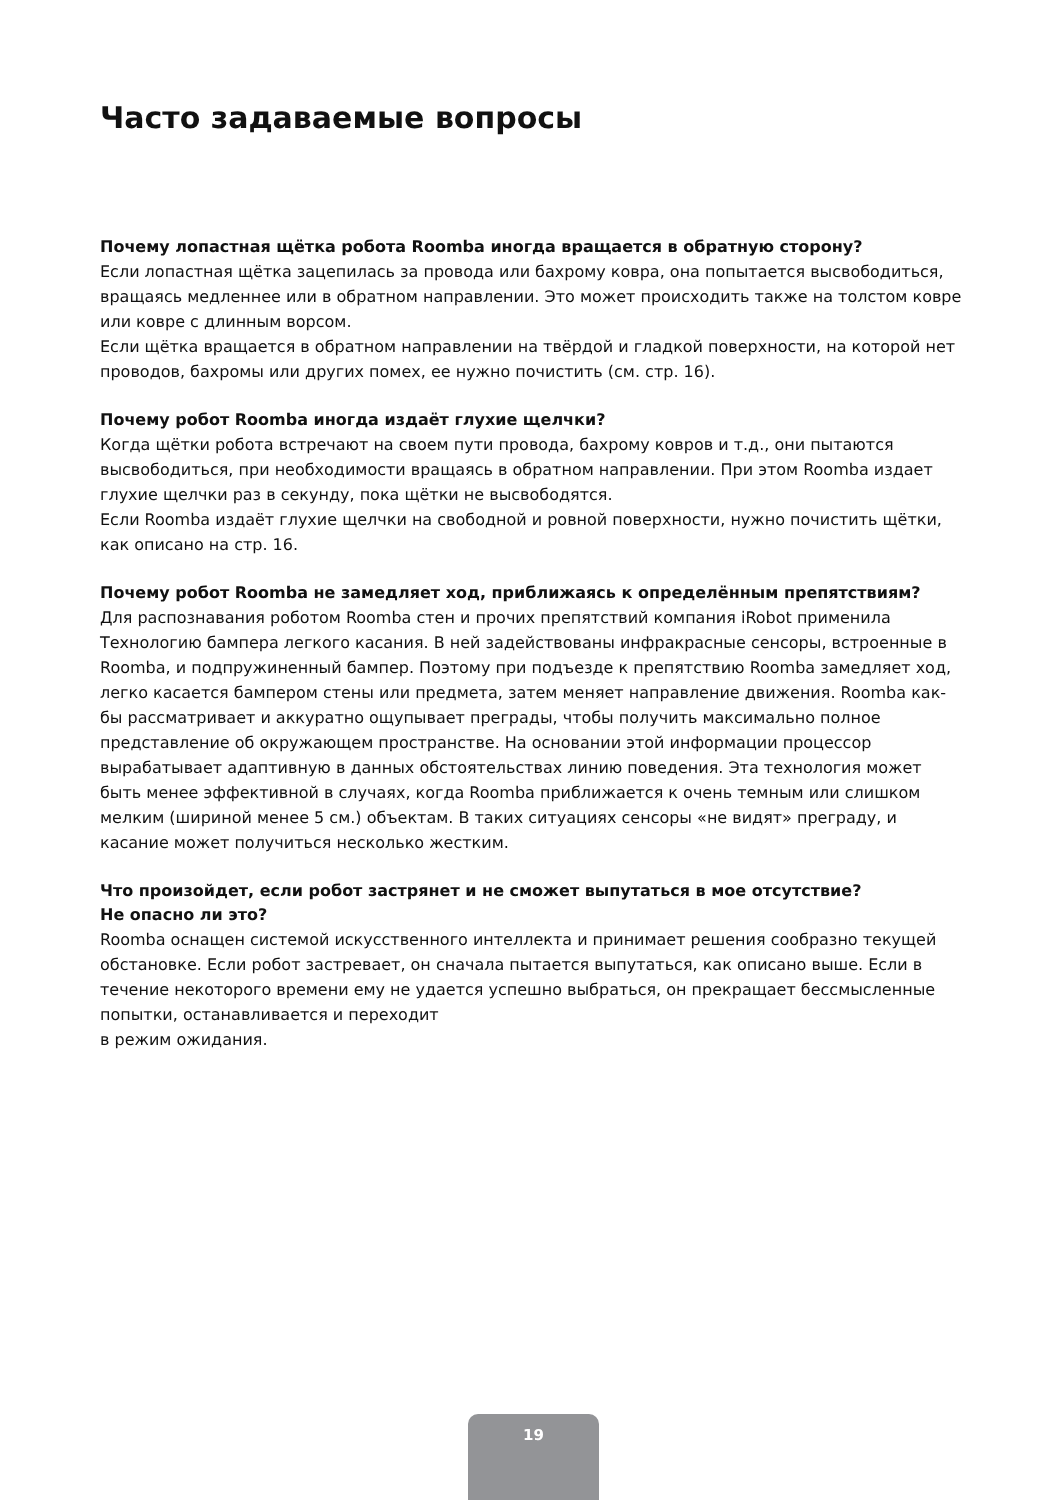Часто задаваемые вопросы
Почему лопастная щётка робота Roomba иногда вращается в обратную сторону?
Если лопастная щётка зацепилась за провода или бахрому ковра, она попытается высвободиться, вращаясь медленнее или в обратном направлении. Это может происходить также на толстом ковре или ковре с длинным ворсом.
Если щётка вращается в обратном направлении на твёрдой и гладкой поверхности, на которой нет проводов, бахромы или других помех, ее нужно почистить (см. стр. 16).
Почему робот Roomba иногда издаёт глухие щелчки?
Когда щётки робота встречают на своем пути провода, бахрому ковров и т.д., они пытаются высвободиться, при необходимости вращаясь в обратном направлении. При этом Roomba издает глухие щелчки раз в секунду, пока щётки не высвободятся.
Если Roomba издаёт глухие щелчки на свободной и ровной поверхности, нужно почистить щётки, как описано на стр. 16.
Почему робот Roomba не замедляет ход, приближаясь к определённым препятствиям?
Для распознавания роботом Roomba стен и прочих препятствий компания iRobot применила Технологию бампера легкого касания. В ней задействованы инфракрасные сенсоры, встроенные в Roomba, и подпружиненный бампер. Поэтому при подъезде к препятствию Roomba замедляет ход, легко касается бампером стены или предмета, затем меняет направление движения. Roomba как-бы рассматривает и аккуратно ощупывает преграды, чтобы получить максимально полное представление об окружающем пространстве. На основании этой информации процессор вырабатывает адаптивную в данных обстоятельствах линию поведения. Эта технология может быть менее эффективной в случаях, когда Roomba приближается к очень темным или слишком мелким (шириной менее 5 см.) объектам. В таких ситуациях сенсоры «не видят» преграду, и касание может получиться несколько жестким.
Что произойдет, если робот застрянет и не сможет выпутаться в мое отсутствие?
Не опасно ли это?
Roomba оснащен системой искусственного интеллекта и принимает решения сообразно текущей обстановке. Если робот застревает, он сначала пытается выпутаться, как описано выше. Если в течение некоторого времени ему не удается успешно выбраться, он прекращает бессмысленные попытки, останавливается и переходит
в режим ожидания.
19